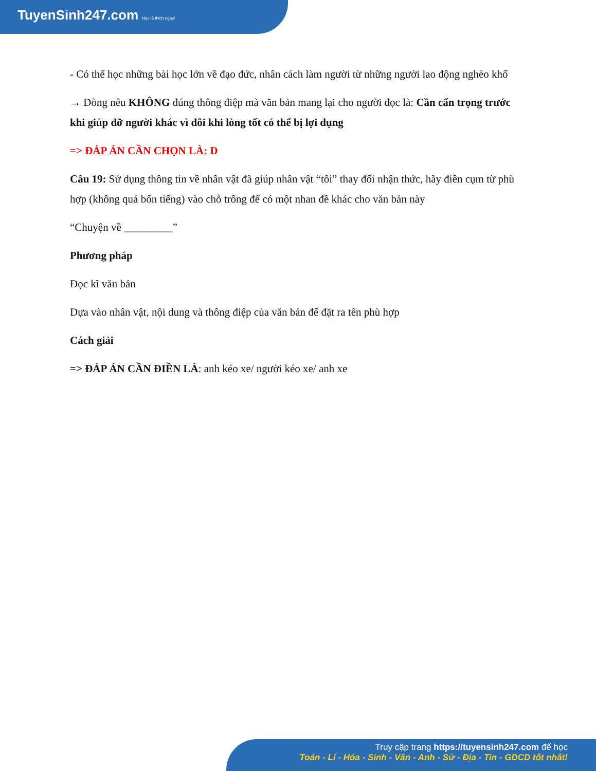TuyenSinh247.com Học là thích ngay!
- Có thể học những bài học lớn về đạo đức, nhân cách làm người từ những người lao động nghèo khổ
→ Dòng nêu KHÔNG đúng thông điệp mà văn bản mang lại cho người đọc là: Cần cẩn trọng trước khi giúp đỡ người khác vì đôi khi lòng tốt có thể bị lợi dụng
=> ĐÁP ÁN CẦN CHỌN LÀ: D
Câu 19: Sử dụng thông tin về nhân vật đã giúp nhân vật “tôi” thay đổi nhận thức, hãy điền cụm từ phù hợp (không quá bốn tiếng) vào chỗ trống để có một nhan đề khác cho văn bản này
“Chuyện về _________”
Phương pháp
Đọc kĩ văn bản
Dựa vào nhân vật, nội dung và thông điệp của văn bản để đặt ra tên phù hợp
Cách giải
=> ĐÁP ÁN CẦN ĐIỀN LÀ: anh kéo xe/ người kéo xe/ anh xe
Truy cập trang https://tuyensinh247.com để học
Toán - Lí - Hóa - Sinh - Văn - Anh - Sử - Địa - Tin - GDCD tốt nhất!